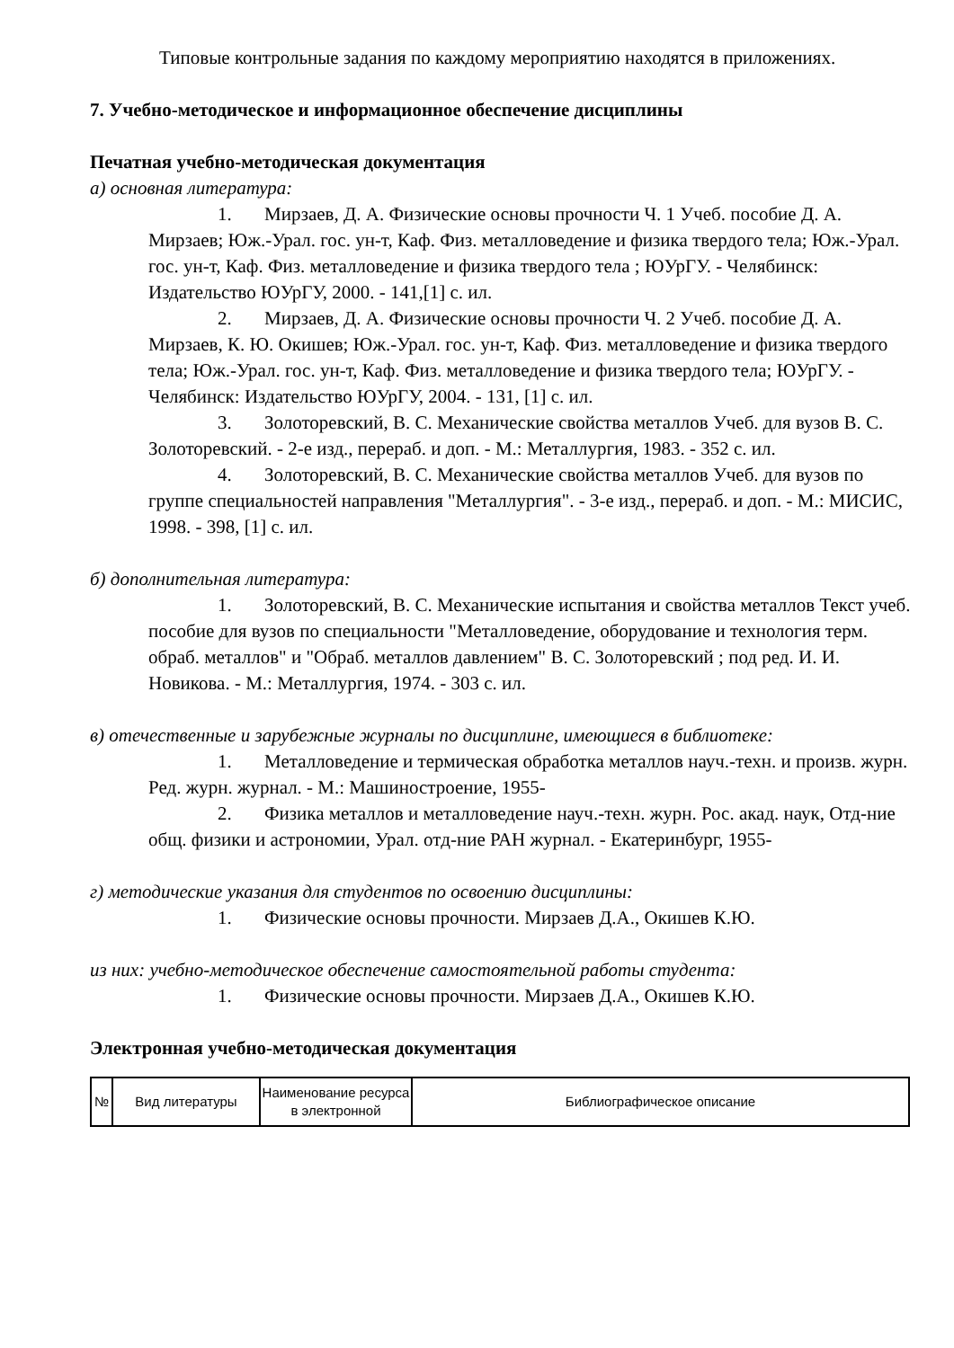Типовые контрольные задания по каждому мероприятию находятся в приложениях.
7. Учебно-методическое и информационное обеспечение дисциплины
Печатная учебно-методическая документация
а) основная литература:
1. Мирзаев, Д. А. Физические основы прочности Ч. 1 Учеб. пособие Д. А. Мирзаев; Юж.-Урал. гос. ун-т, Каф. Физ. металловедение и физика твердого тела; Юж.-Урал. гос. ун-т, Каф. Физ. металловедение и физика твердого тела ; ЮУрГУ. - Челябинск: Издательство ЮУрГУ, 2000. - 141,[1] с. ил.
2. Мирзаев, Д. А. Физические основы прочности Ч. 2 Учеб. пособие Д. А. Мирзаев, К. Ю. Окишев; Юж.-Урал. гос. ун-т, Каф. Физ. металловедение и физика твердого тела; Юж.-Урал. гос. ун-т, Каф. Физ. металловедение и физика твердого тела; ЮУрГУ. - Челябинск: Издательство ЮУрГУ, 2004. - 131, [1] с. ил.
3. Золоторевский, В. С. Механические свойства металлов Учеб. для вузов В. С. Золоторевский. - 2-е изд., перераб. и доп. - М.: Металлургия, 1983. - 352 с. ил.
4. Золоторевский, В. С. Механические свойства металлов Учеб. для вузов по группе специальностей направления "Металлургия". - 3-е изд., перераб. и доп. - М.: МИСИС, 1998. - 398, [1] с. ил.
б) дополнительная литература:
1. Золоторевский, В. С. Механические испытания и свойства металлов Текст учеб. пособие для вузов по специальности "Металловедение, оборудование и технология терм. обраб. металлов" и "Обраб. металлов давлением" В. С. Золоторевский ; под ред. И. И. Новикова. - М.: Металлургия, 1974. - 303 с. ил.
в) отечественные и зарубежные журналы по дисциплине, имеющиеся в библиотеке:
1. Металловедение и термическая обработка металлов науч.-техн. и произв. журн. Ред. журн. журнал. - М.: Машиностроение, 1955-
2. Физика металлов и металловедение науч.-техн. журн. Рос. акад. наук, Отд-ние общ. физики и астрономии, Урал. отд-ние РАН журнал. - Екатеринбург, 1955-
г) методические указания для студентов по освоению дисциплины:
1. Физические основы прочности. Мирзаев Д.А., Окишев К.Ю.
из них: учебно-методическое обеспечение самостоятельной работы студента:
1. Физические основы прочности. Мирзаев Д.А., Окишев К.Ю.
Электронная учебно-методическая документация
| № | Вид литературы | Наименование ресурса в электронной | Библиографическое описание |